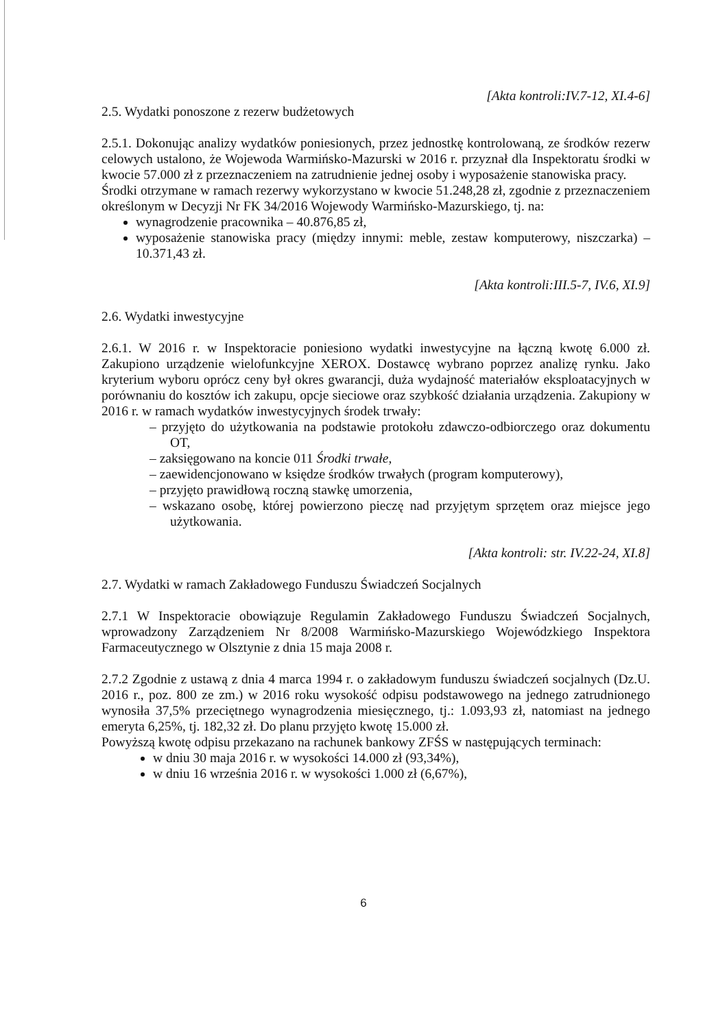[Akta kontroli:IV.7-12, XI.4-6]
2.5. Wydatki ponoszone z rezerw budżetowych
2.5.1. Dokonując analizy wydatków poniesionych, przez jednostkę kontrolowaną, ze środków rezerw celowych ustalono, że Wojewoda Warmińsko-Mazurski w 2016 r. przyznał dla Inspektoratu środki w kwocie 57.000 zł z przeznaczeniem na zatrudnienie jednej osoby i wyposażenie stanowiska pracy.
Środki otrzymane w ramach rezerwy wykorzystano w kwocie 51.248,28 zł, zgodnie z przeznaczeniem określonym w Decyzji Nr FK 34/2016 Wojewody Warmińsko-Mazurskiego, tj. na:
wynagrodzenie pracownika – 40.876,85 zł,
wyposażenie stanowiska pracy (między innymi: meble, zestaw komputerowy, niszczarka) – 10.371,43 zł.
[Akta kontroli:III.5-7, IV.6, XI.9]
2.6. Wydatki inwestycyjne
2.6.1. W 2016 r. w Inspektoracie poniesiono wydatki inwestycyjne na łączną kwotę 6.000 zł. Zakupiono urządzenie wielofunkcyjne XEROX. Dostawcę wybrano poprzez analizę rynku. Jako kryterium wyboru oprócz ceny był okres gwarancji, duża wydajność materiałów eksploatacyjnych w porównaniu do kosztów ich zakupu, opcje sieciowe oraz szybkość działania urządzenia. Zakupiony w 2016 r. w ramach wydatków inwestycyjnych środek trwały:
– przyjęto do użytkowania na podstawie protokołu zdawczo-odbiorczego oraz dokumentu OT,
– zaksięgowano na koncie 011 Środki trwałe,
– zaewidencjonowano w księdze środków trwałych (program komputerowy),
– przyjęto prawidłową roczną stawkę umorzenia,
– wskazano osobę, której powierzono pieczę nad przyjętym sprzętem oraz miejsce jego użytkowania.
[Akta kontroli: str. IV.22-24, XI.8]
2.7. Wydatki w ramach Zakładowego Funduszu Świadczeń Socjalnych
2.7.1 W Inspektoracie obowiązuje Regulamin Zakładowego Funduszu Świadczeń Socjalnych, wprowadzony Zarządzeniem Nr 8/2008 Warmińsko-Mazurskiego Wojewódzkiego Inspektora Farmaceutycznego w Olsztynie z dnia 15 maja 2008 r.
2.7.2 Zgodnie z ustawą z dnia 4 marca 1994 r. o zakładowym funduszu świadczeń socjalnych (Dz.U. 2016 r., poz. 800 ze zm.) w 2016 roku wysokość odpisu podstawowego na jednego zatrudnionego wynosiła 37,5% przeciętnego wynagrodzenia miesięcznego, tj.: 1.093,93 zł, natomiast na jednego emeryta 6,25%, tj. 182,32 zł. Do planu przyjęto kwotę 15.000 zł.
Powyższą kwotę odpisu przekazano na rachunek bankowy ZFŚS w następujących terminach:
w dniu 30 maja 2016 r. w wysokości 14.000 zł (93,34%),
w dniu 16 września 2016 r. w wysokości 1.000 zł (6,67%),
6